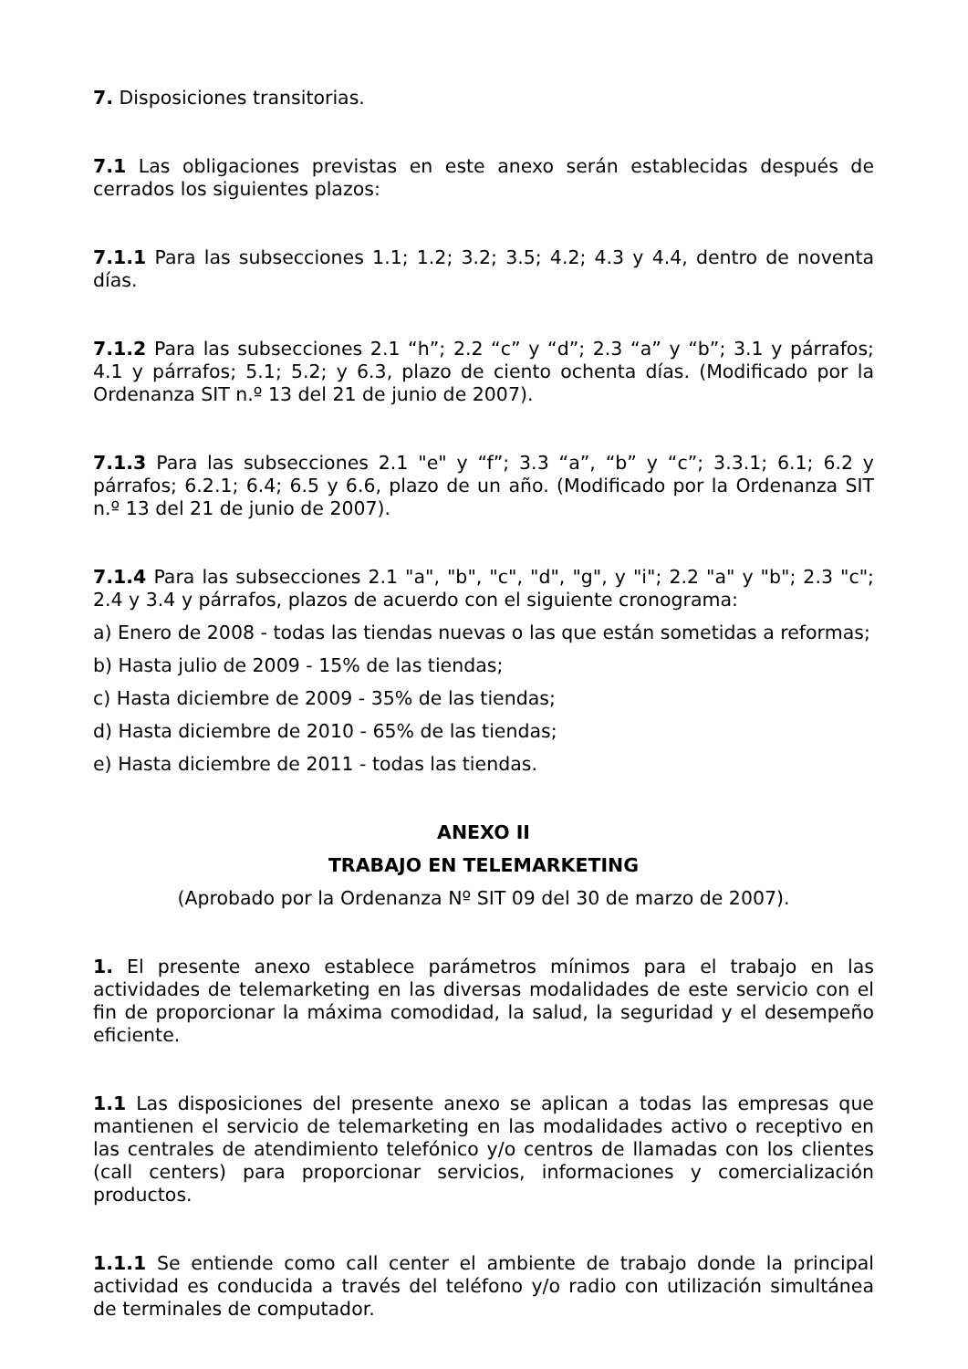7. Disposiciones transitorias.
7.1 Las obligaciones previstas en este anexo serán establecidas después de cerrados los siguientes plazos:
7.1.1 Para las subsecciones 1.1; 1.2; 3.2; 3.5; 4.2; 4.3 y 4.4, dentro de noventa días.
7.1.2 Para las subsecciones 2.1 “h”; 2.2 “c” y “d”; 2.3 “a” y “b”; 3.1 y párrafos; 4.1 y párrafos; 5.1; 5.2; y 6.3, plazo de ciento ochenta días. (Modificado por la Ordenanza SIT n.º 13 del 21 de junio de 2007).
7.1.3 Para las subsecciones 2.1 "e" y “f”; 3.3 “a”, “b” y “c”; 3.3.1; 6.1; 6.2 y párrafos; 6.2.1; 6.4; 6.5 y 6.6, plazo de un año. (Modificado por la Ordenanza SIT n.º 13 del 21 de junio de 2007).
7.1.4 Para las subsecciones 2.1 "a", "b", "c", "d", "g", y "i"; 2.2 "a" y "b"; 2.3 "c"; 2.4 y 3.4 y párrafos, plazos de acuerdo con el siguiente cronograma:
a) Enero de 2008 - todas las tiendas nuevas o las que están sometidas a reformas;
b) Hasta julio de 2009 - 15% de las tiendas;
c) Hasta diciembre de 2009 - 35% de las tiendas;
d) Hasta diciembre de 2010 - 65% de las tiendas;
e) Hasta diciembre de 2011 - todas las tiendas.
ANEXO II
TRABAJO EN TELEMARKETING
(Aprobado por la Ordenanza Nº SIT 09 del 30 de marzo de 2007).
1. El presente anexo establece parámetros mínimos para el trabajo en las actividades de telemarketing en las diversas modalidades de este servicio con el fin de proporcionar la máxima comodidad, la salud, la seguridad y el desempeño eficiente.
1.1 Las disposiciones del presente anexo se aplican a todas las empresas que mantienen el servicio de telemarketing en las modalidades activo o receptivo en las centrales de atendimiento telefónico y/o centros de llamadas con los clientes (call centers) para proporcionar servicios, informaciones y comercialización productos.
1.1.1 Se entiende como call center el ambiente de trabajo donde la principal actividad es conducida a través del teléfono y/o radio con utilización simultánea de terminales de computador.